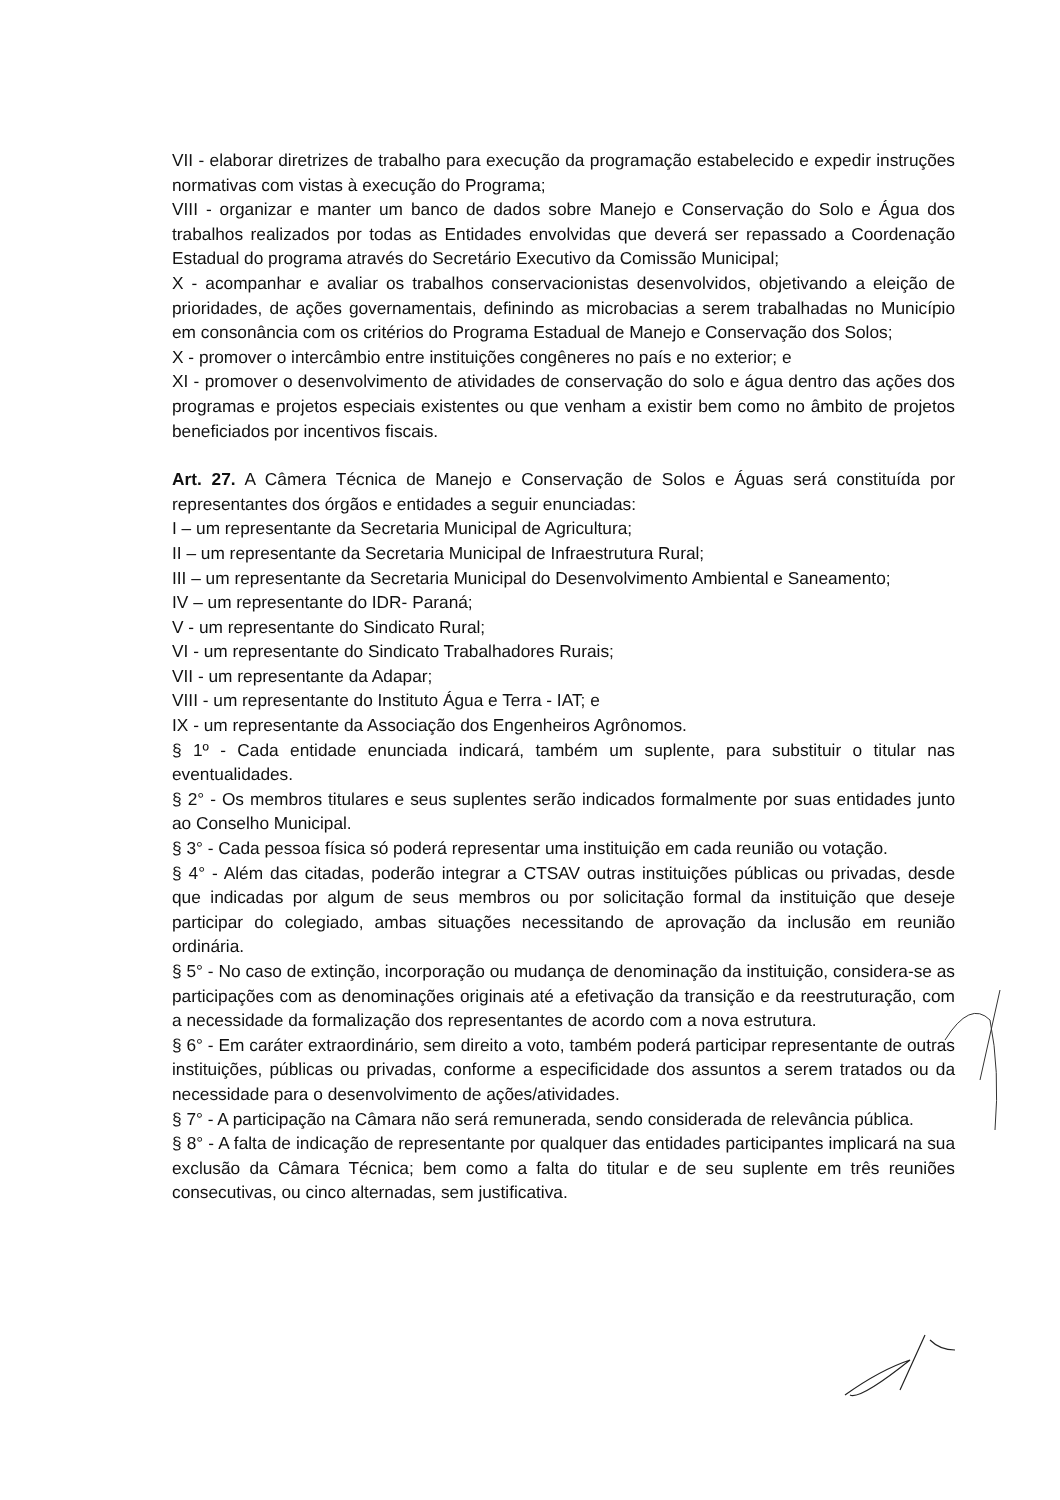VII - elaborar diretrizes de trabalho para execução da programação estabelecido e expedir instruções normativas com vistas à execução do Programa;
VIII - organizar e manter um banco de dados sobre Manejo e Conservação do Solo e Água dos trabalhos realizados por todas as Entidades envolvidas que deverá ser repassado a Coordenação Estadual do programa através do Secretário Executivo da Comissão Municipal;
X - acompanhar e avaliar os trabalhos conservacionistas desenvolvidos, objetivando a eleição de prioridades, de ações governamentais, definindo as microbacias a serem trabalhadas no Município em consonância com os critérios do Programa Estadual de Manejo e Conservação dos Solos;
X - promover o intercâmbio entre instituições congêneres no país e no exterior; e
XI - promover o desenvolvimento de atividades de conservação do solo e água dentro das ações dos programas e projetos especiais existentes ou que venham a existir bem como no âmbito de projetos beneficiados por incentivos fiscais.
Art. 27. A Câmera Técnica de Manejo e Conservação de Solos e Águas será constituída por representantes dos órgãos e entidades a seguir enunciadas:
I – um representante da Secretaria Municipal de Agricultura;
II – um representante da Secretaria Municipal de Infraestrutura Rural;
III – um representante da Secretaria Municipal do Desenvolvimento Ambiental e Saneamento;
IV – um representante do IDR- Paraná;
V - um representante do Sindicato Rural;
VI - um representante do Sindicato Trabalhadores Rurais;
VII - um representante da Adapar;
VIII - um representante do Instituto Água e Terra - IAT; e
IX - um representante da Associação dos Engenheiros Agrônomos.
§ 1º - Cada entidade enunciada indicará, também um suplente, para substituir o titular nas eventualidades.
§ 2° - Os membros titulares e seus suplentes serão indicados formalmente por suas entidades junto ao Conselho Municipal.
§ 3° - Cada pessoa física só poderá representar uma instituição em cada reunião ou votação.
§ 4° - Além das citadas, poderão integrar a CTSAV outras instituições públicas ou privadas, desde que indicadas por algum de seus membros ou por solicitação formal da instituição que deseje participar do colegiado, ambas situações necessitando de aprovação da inclusão em reunião ordinária.
§ 5° - No caso de extinção, incorporação ou mudança de denominação da instituição, considera-se as participações com as denominações originais até a efetivação da transição e da reestruturação, com a necessidade da formalização dos representantes de acordo com a nova estrutura.
§ 6° - Em caráter extraordinário, sem direito a voto, também poderá participar representante de outras instituições, públicas ou privadas, conforme a especificidade dos assuntos a serem tratados ou da necessidade para o desenvolvimento de ações/atividades.
§ 7° - A participação na Câmara não será remunerada, sendo considerada de relevância pública.
§ 8° - A falta de indicação de representante por qualquer das entidades participantes implicará na sua exclusão da Câmara Técnica; bem como a falta do titular e de seu suplente em três reuniões consecutivas, ou cinco alternadas, sem justificativa.